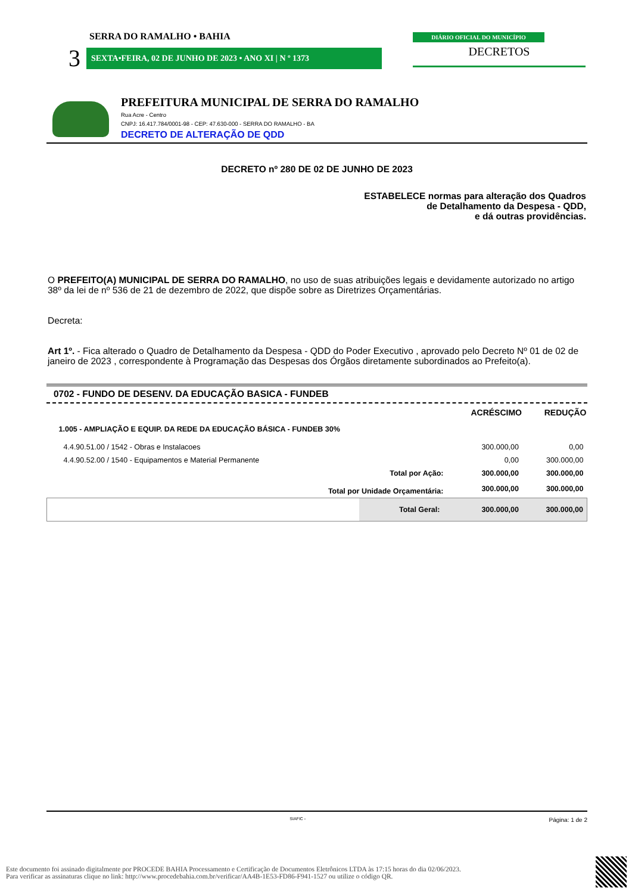SERRA DO RAMALHO • BAHIA
3 SEXTA•FEIRA, 02 DE JUNHO DE 2023 • ANO XI | N º 1373
DIÁRIO OFICIAL DO MUNICÍPIO
DECRETOS
PREFEITURA MUNICIPAL DE SERRA DO RAMALHO
Rua Acre - Centro
CNPJ: 16.417.784/0001-98 - CEP: 47.630-000 - SERRA DO RAMALHO - BA
DECRETO DE ALTERAÇÃO DE QDD
DECRETO nº 280 DE 02 DE JUNHO DE 2023
ESTABELECE normas para alteração dos Quadros
de Detalhamento da Despesa - QDD,
e dá outras providências.
O PREFEITO(A) MUNICIPAL DE SERRA DO RAMALHO, no uso de suas atribuições legais e devidamente autorizado no artigo 38º da lei de nº 536 de 21 de dezembro de 2022, que dispõe sobre as Diretrizes Orçamentárias.
Decreta:
Art 1º. - Fica alterado o Quadro de Detalhamento da Despesa - QDD do Poder Executivo , aprovado pelo Decreto Nº 01 de 02 de janeiro de 2023 , correspondente à Programação das Despesas dos Órgãos diretamente subordinados ao Prefeito(a).
0702 - FUNDO DE DESENV. DA EDUCAÇÃO BASICA - FUNDEB
| | | ACRÉSCIMO | REDUÇÃO |
| --- | --- | --- | --- |
| 1.005 - AMPLIAÇÃO E EQUIP. DA REDE DA EDUCAÇÃO BÁSICA - FUNDEB 30% | | | |
| 4.4.90.51.00 / 1542 - Obras e Instalacoes | | 300.000,00 | 0,00 |
| 4.4.90.52.00 / 1540 - Equipamentos e Material Permanente | | 0,00 | 300.000,00 |
| | Total por Ação: | 300.000,00 | 300.000,00 |
| Total por Unidade Orçamentária: | | 300.000,00 | 300.000,00 |
| | Total Geral: | 300.000,00 | 300.000,00 |
SIAFIC - Página: 1 de 2
Este documento foi assinado digitalmente por PROCEDE BAHIA Processamento e Certificação de Documentos Eletrônicos LTDA às 17:15 horas do dia 02/06/2023.
Para verificar as assinaturas clique no link: http://www.procedebahia.com.br/verificar/AA4B-1E53-FD86-F941-1527 ou utilize o código QR.